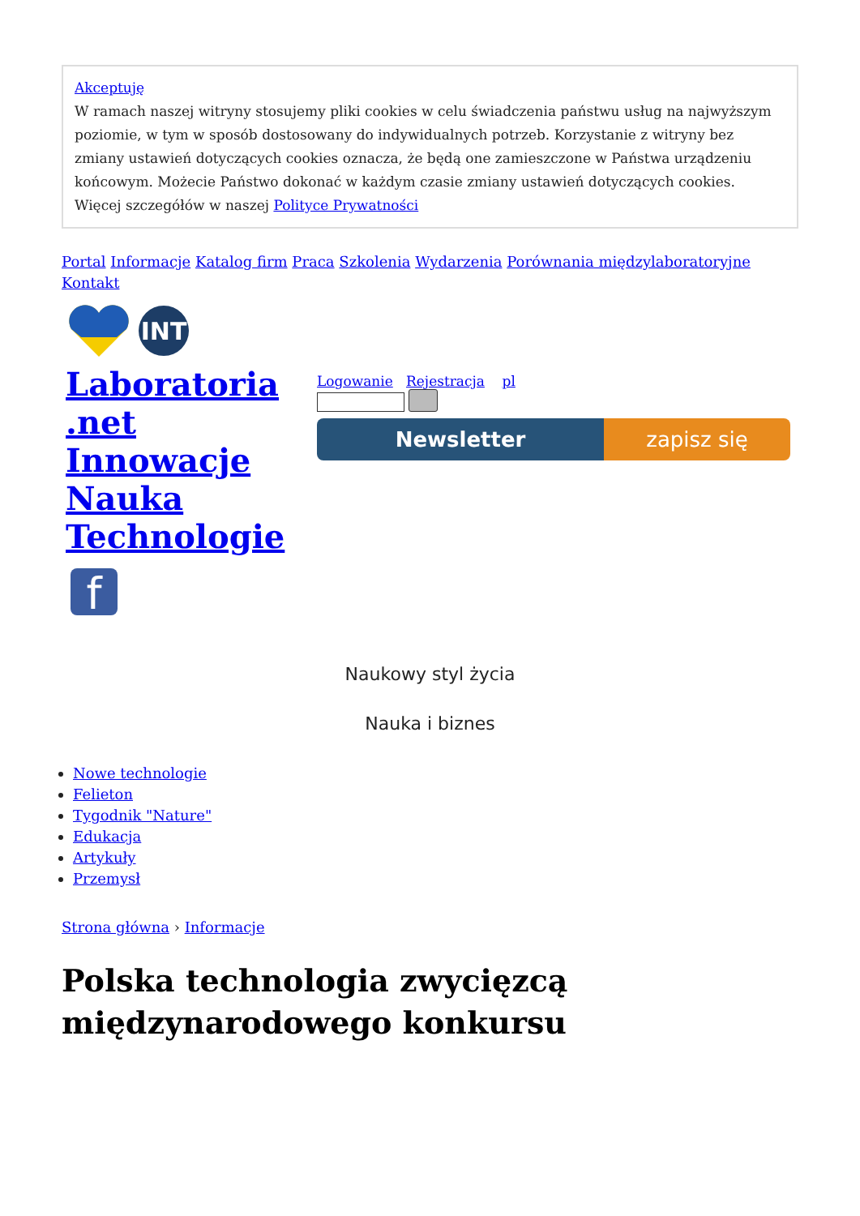Akceptuję
W ramach naszej witryny stosujemy pliki cookies w celu świadczenia państwu usług na najwyższym poziomie, w tym w sposób dostosowany do indywidualnych potrzeb. Korzystanie z witryny bez zmiany ustawień dotyczących cookies oznacza, że będą one zamieszczone w Państwa urządzeniu końcowym. Możecie Państwo dokonać w każdym czasie zmiany ustawień dotyczących cookies. Więcej szczegółów w naszej Polityce Prywatności
Portal Informacje Katalog firm Praca Szkolenia Wydarzenia Porównania międzylaboratoryjne Kontakt
INT
Laboratoria .net Innowacje Nauka Technologie
f
Logowanie Rejestracja pl
Newsletter zapisz się
Naukowy styl życia
Nauka i biznes
Nowe technologie
Felieton
Tygodnik "Nature"
Edukacja
Artykuły
Przemysł
Strona główna › Informacje
Polska technologia zwycięzcą międzynarodowego konkursu